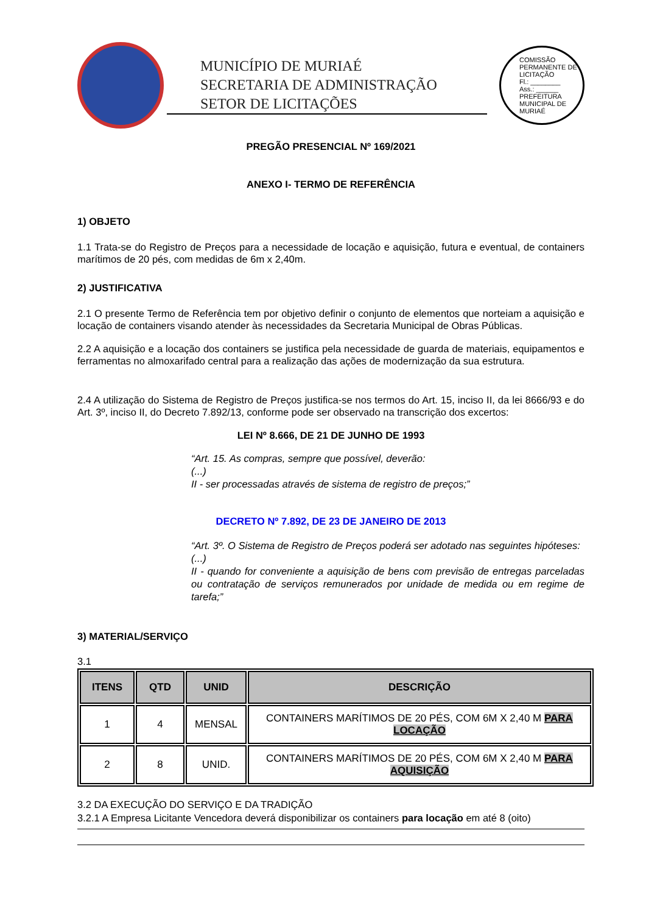MUNICÍPIO DE MURIAÉ
SECRETARIA DE ADMINISTRAÇÃO
SETOR DE LICITAÇÕES
COMISSÃO PERMANENTE DE LICITAÇÃO
Fl.: ________
Ass.: ______
PREFEITURA MUNICIPAL DE MURIAÉ
PREGÃO PRESENCIAL Nº 169/2021
ANEXO I- TERMO DE REFERÊNCIA
1) OBJETO
1.1 Trata-se do Registro de Preços para a necessidade de locação e aquisição, futura e eventual, de containers marítimos de 20 pés, com medidas de 6m x 2,40m.
2) JUSTIFICATIVA
2.1 O presente Termo de Referência tem por objetivo definir o conjunto de elementos que norteiam a aquisição e locação de containers visando atender às necessidades da Secretaria Municipal de Obras Públicas.
2.2 A aquisição e a locação dos containers se justifica pela necessidade de guarda de materiais, equipamentos e ferramentas no almoxarifado central para a realização das ações de modernização da sua estrutura.
2.4 A utilização do Sistema de Registro de Preços justifica-se nos termos do Art. 15, inciso II, da lei 8666/93 e do Art. 3º, inciso II, do Decreto 7.892/13, conforme pode ser observado na transcrição dos excertos:
LEI Nº 8.666, DE 21 DE JUNHO DE 1993
“Art. 15. As compras, sempre que possível, deverão:
(...)
II - ser processadas através de sistema de registro de preços;”
DECRETO Nº 7.892, DE 23 DE JANEIRO DE 2013
“Art. 3º. O Sistema de Registro de Preços poderá ser adotado nas seguintes hipóteses:
(...)
II - quando for conveniente a aquisição de bens com previsão de entregas parceladas ou contratação de serviços remunerados por unidade de medida ou em regime de tarefa;”
3) MATERIAL/SERVIÇO
3.1
| ITENS | QTD | UNID | DESCRIÇÃO |
| --- | --- | --- | --- |
| 1 | 4 | MENSAL | CONTAINERS MARÍTIMOS DE 20 PÉS, COM 6M X 2,40 M PARA LOCAÇÃO |
| 2 | 8 | UNID. | CONTAINERS MARÍTIMOS DE 20 PÉS, COM 6M X 2,40 M PARA AQUISIÇÃO |
3.2 DA EXECUÇÃO DO SERVIÇO E DA TRADIÇÃO
3.2.1 A Empresa Licitante Vencedora deverá disponibilizar os containers para locação em até 8 (oito)